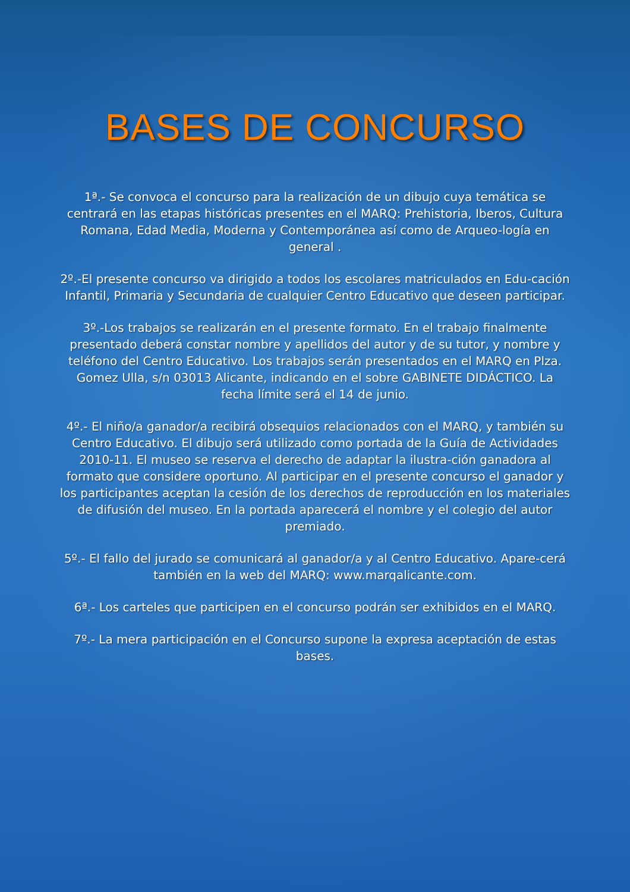BASES DE CONCURSO
1ª.- Se convoca el concurso para la realización de un dibujo cuya temática se centrará en las etapas históricas presentes en el MARQ: Prehistoria, Iberos, Cultura Romana, Edad Media, Moderna y Contemporánea así como de Arqueo-logía en general .
2º.-El presente concurso va dirigido a todos los escolares matriculados en Edu-cación Infantil, Primaria y Secundaria de cualquier Centro Educativo que deseen participar.
3º.-Los trabajos se realizarán en el presente formato. En el trabajo finalmente presentado deberá constar nombre y apellidos del autor y de su tutor, y nombre y teléfono del Centro Educativo. Los trabajos serán presentados en el MARQ en Plza. Gomez Ulla, s/n 03013 Alicante, indicando en el sobre GABINETE DIDÁCTICO. La fecha límite será el 14 de junio.
4º.- El niño/a ganador/a recibirá obsequios relacionados con el MARQ, y también su Centro Educativo. El dibujo será utilizado como portada de la Guía de Actividades 2010-11. El museo se reserva el derecho de adaptar la ilustra-ción ganadora al formato que considere oportuno. Al participar en el presente concurso el ganador y los participantes aceptan la cesión de los derechos de reproducción en los materiales de difusión del museo. En la portada aparecerá el nombre y el colegio del autor premiado.
5º.- El fallo del jurado se comunicará al ganador/a y al Centro Educativo. Apare-cerá también en la web del MARQ: www.marqalicante.com.
6ª.- Los carteles que participen en el concurso podrán ser exhibidos en el MARQ.
7º.- La mera participación en el Concurso supone la expresa aceptación de estas bases.